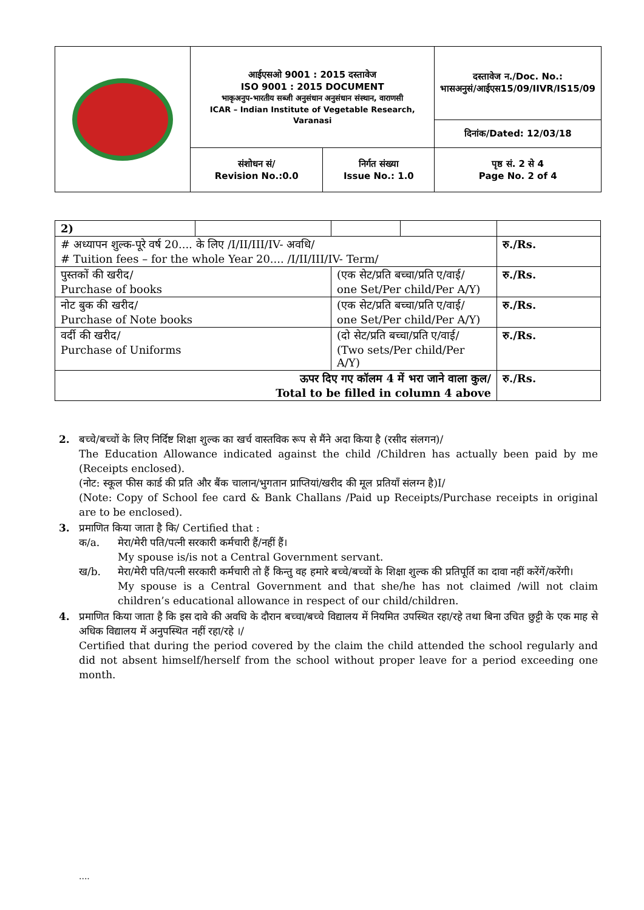| | आईएसओ 9001 : 2015 दस्तावेज ISO 9001 : 2015 DOCUMENT भाकृअनुप-भारतीय सब्जी अनुसंधान अनुसंधान संस्थान, वाराणसी ICAR – Indian Institute of Vegetable Research, Varanasi | | दस्तावेज न./Doc. No.: भासअनुसं/आईएस15/09/IIVR/IS15/09 |
| | | | दिनांक/Dated: 12/03/18 |
| | संशोधन सं/ Revision No.:0.0 | निर्गत संख्या Issue No.: 1.0 | पृष्ठ सं. 2 से 4 Page No. 2 of 4 |
| 2) | | | | |
| # अध्यापन शुल्क-पूरे वर्ष 20.... के लिए /I/II/III/IV- अवधि/ # Tuition fees – for the whole Year 20.... /I/II/III/IV- Term/ | | | | रु./Rs. |
| पुस्तकों की खरीद/ Purchase of books | | (एक सेट/प्रति बच्चा/प्रति ए/वाई/ one Set/Per child/Per A/Y) | | रु./Rs. |
| नोट बुक की खरीद/ Purchase of Note books | | (एक सेट/प्रति बच्चा/प्रति ए/वाई/ one Set/Per child/Per A/Y) | | रु./Rs. |
| वर्दी की खरीद/ Purchase of Uniforms | | (दो सेट/प्रति बच्चा/प्रति ए/वाई/ (Two sets/Per child/Per A/Y) | | रु./Rs. |
| ऊपर दिए गए कॉलम 4 में भरा जाने वाला कुल/ Total to be filled in column 4 above | | | | रु./Rs. |
2. बच्चे/बच्चों के लिए निर्दिष्ट शिक्षा शुल्क का खर्च वास्तविक रूप से मैंने अदा किया है (रसीद संलगन)/
The Education Allowance indicated against the child /Children has actually been paid by me (Receipts enclosed).
(नोट: स्कूल फीस कार्ड की प्रति और बैंक चालान/भुगतान प्राप्तियां/खरीद की मूल प्रतियाँ संलग्न है)I/
(Note: Copy of School fee card & Bank Challans /Paid up Receipts/Purchase receipts in original are to be enclosed).
3. प्रमाणित किया जाता है कि/ Certified that :
क/a. मेरा/मेरी पति/पत्नी सरकारी कर्मचारी हैं/नहीं हैं।
My spouse is/is not a Central Government servant.
ख/b. मेरा/मेरी पति/पत्नी सरकारी कर्मचारी तो हैं किन्तु वह हमारे बच्चे/बच्चों के शिक्षा शुल्क की प्रतिपूर्ति का दावा नहीं करेंगें/करेंगी।
My spouse is a Central Government and that she/he has not claimed /will not claim children’s educational allowance in respect of our child/children.
4. प्रमाणित किया जाता है कि इस दावे की अवधि के दौरान बच्चा/बच्चे विद्यालय में नियमित उपस्थित रहा/रहे तथा बिना उचित छुट्टी के एक माह से अधिक विद्यालय में अनुपस्थित नहीं रहा/रहे ।/
Certified that during the period covered by the claim the child attended the school regularly and did not absent himself/herself from the school without proper leave for a period exceeding one month.
....